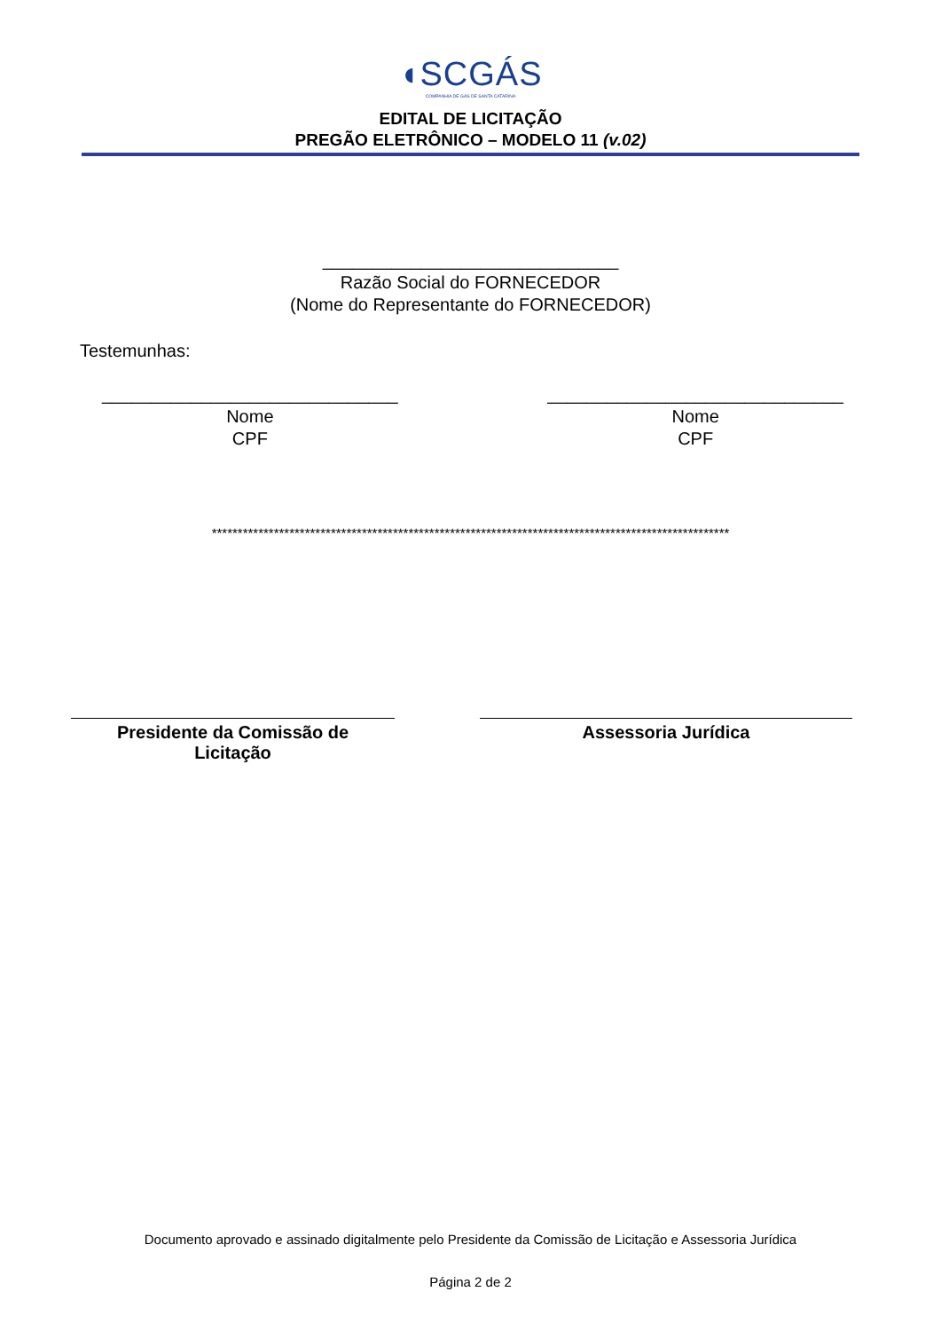◖SCGÁS
COMPANHIA DE GÁS DE SANTA CATARINA
EDITAL DE LICITAÇÃO
PREGÃO ELETRÔNICO – MODELO 11 (v.02)
______________________________
Razão Social do FORNECEDOR
(Nome do Representante do FORNECEDOR)
Testemunhas:
______________________________
Nome
CPF
______________________________
Nome
CPF
****************************************************************************************************
Presidente da Comissão de
Licitação
Assessoria Jurídica
Documento aprovado e assinado digitalmente pelo Presidente da Comissão de Licitação e Assessoria Jurídica
Página 2 de 2